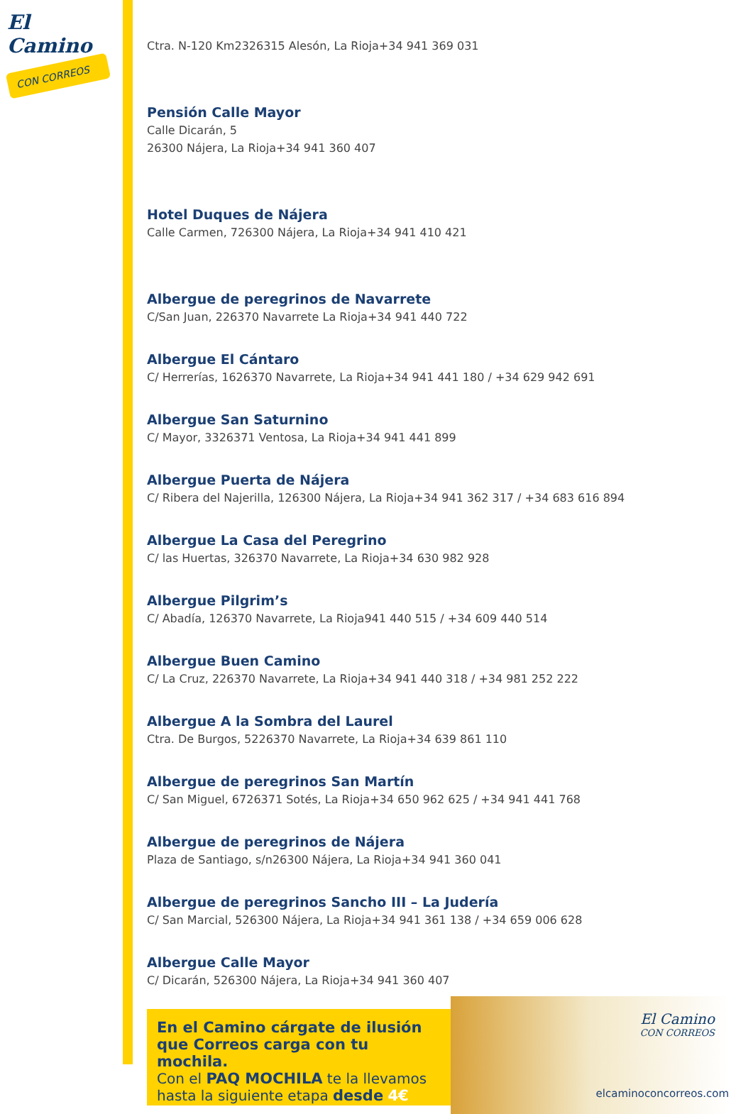El Camino
CON CORREOS
Ctra. N-120 Km2326315 Alesón, La Rioja+34 941 369 031
Pensión Calle Mayor
Calle Dicarán, 5
26300 Nájera, La Rioja+34 941 360 407
Hotel Duques de Nájera
Calle Carmen, 726300 Nájera, La Rioja+34 941 410 421
Albergue de peregrinos de Navarrete
C/San Juan, 226370 Navarrete La Rioja+34 941 440 722
Albergue El Cántaro
C/ Herrerías, 1626370 Navarrete, La Rioja+34 941 441 180 / +34 629 942 691
Albergue San Saturnino
C/ Mayor, 3326371 Ventosa, La Rioja+34 941 441 899
Albergue Puerta de Nájera
C/ Ribera del Najerilla, 126300 Nájera, La Rioja+34 941 362 317 / +34 683 616 894
Albergue La Casa del Peregrino
C/ las Huertas, 326370 Navarrete, La Rioja+34 630 982 928
Albergue Pilgrim’s
C/ Abadía, 126370 Navarrete, La Rioja941 440 515 / +34 609 440 514
Albergue Buen Camino
C/ La Cruz, 226370 Navarrete, La Rioja+34 941 440 318 / +34 981 252 222
Albergue A la Sombra del Laurel
Ctra. De Burgos, 5226370 Navarrete, La Rioja+34 639 861 110
Albergue de peregrinos San Martín
C/ San Miguel, 6726371 Sotés, La Rioja+34 650 962 625 / +34 941 441 768
Albergue de peregrinos de Nájera
Plaza de Santiago, s/n26300 Nájera, La Rioja+34 941 360 041
Albergue de peregrinos Sancho III – La Judería
C/ San Marcial, 526300 Nájera, La Rioja+34 941 361 138 / +34 659 006 628
Albergue Calle Mayor
C/ Dicarán, 526300 Nájera, La Rioja+34 941 360 407
En el Camino cárgate de ilusión que Correos carga con tu mochila.
Con el PAQ MOCHILA te la llevamos hasta la siguiente etapa desde 4€
El Camino
CON CORREOS
elcaminoconcorreos.com